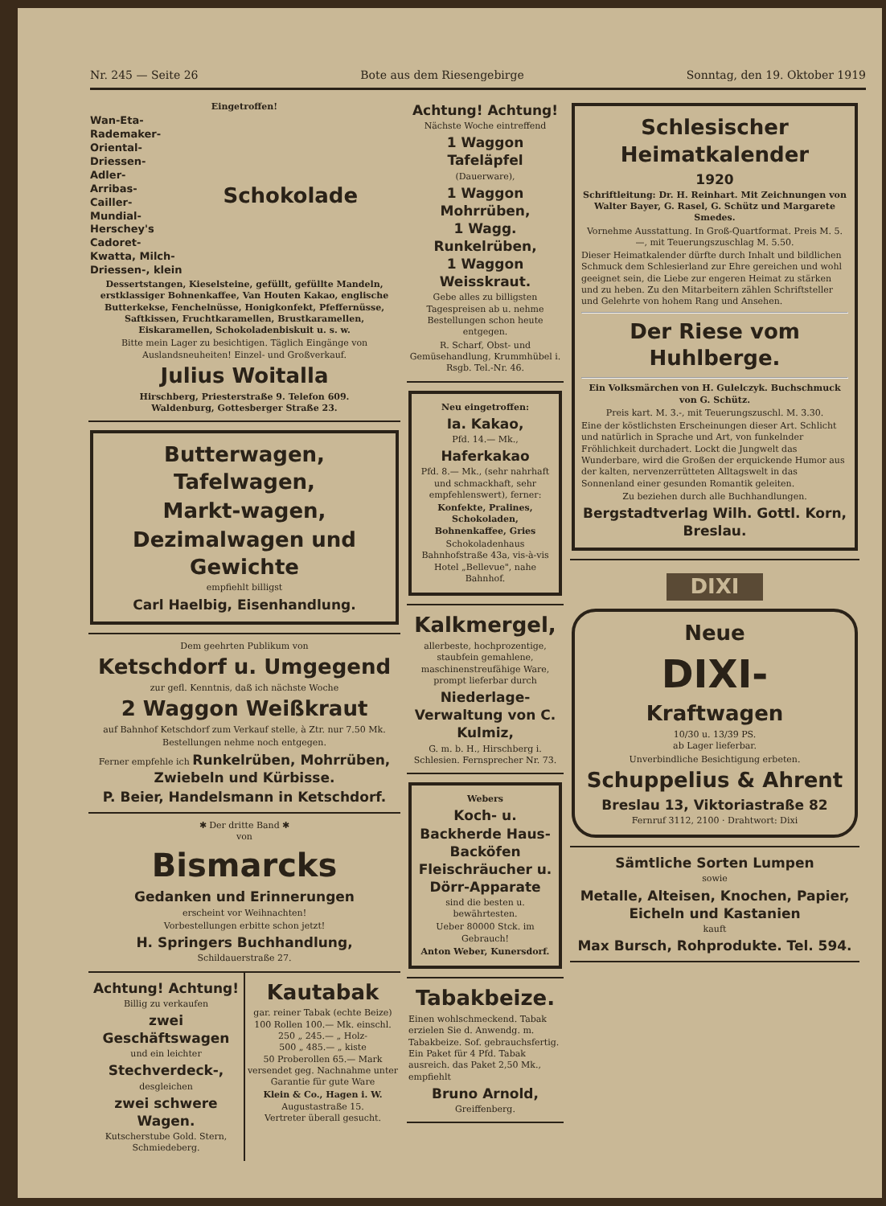Nr. 245 — Seite 26 Bote aus dem Riesengebirge Sonntag, den 19. Oktober 1919
Eingetroffen!
Wan-Eta-
Rademaker-
Oriental-
Driessen-
Adler-
Arribas-
Cailler-
Mundial-
Herschey's
Cadoret-
Kwatta, Milch-
Driessen-, klein
Schokolade
Dessertstangen, Kieselsteine, gefüllt, gefüllte Mandeln, erstklassiger Bohnenkaffee, Van Houten Kakao, englische Butterkekse, Fenchelnüsse, Honigkonfekt, Pfeffernüsse, Saftkissen, Fruchtkaramellen, Brustkaramellen, Eiskaramellen, Schokoladenbiskuit u. s. w.
Bitte mein Lager zu besichtigen. Täglich Eingänge von Auslandsneuheiten! Einzel- und Großverkauf.
Julius Woitalla
Hirschberg, Priesterstraße 9. Telefon 609.
Waldenburg, Gottesberger Straße 23.
Butterwagen,
Tafelwagen,
Markt-wagen,
Dezimalwagen und Gewichte
empfiehlt billigst
Carl Haelbig, Eisenhandlung.
Dem geehrten Publikum von
Ketschdorf u. Umgegend
zur gefl. Kenntnis, daß ich nächste Woche
2 Waggon Weißkraut
auf Bahnhof Ketschdorf zum Verkauf stelle, à Ztr. nur 7.50 Mk.
Bestellungen nehme noch entgegen.
Ferner empfehle ich Runkelrüben, Mohrrüben, Zwiebeln und Kürbisse.
P. Beier, Handelsmann in Ketschdorf.
✱ Der dritte Band ✱
von
Bismarcks
Gedanken und Erinnerungen
erscheint vor Weihnachten!
Vorbestellungen erbitte schon jetzt!
H. Springers Buchhandlung,
Schildauerstraße 27.
Achtung! Achtung!
Billig zu verkaufen
zwei Geschäftswagen
und ein leichter
Stechverdeck-,
desgleichen
zwei schwere Wagen.
Kutscherstube Gold. Stern, Schmiedeberg.
Kautabak
gar. reiner Tabak (echte Beize)
100 Rollen 100.— Mk. einschl.
250 „ 245.— „ Holz-
500 „ 485.— „ kiste
50 Proberollen 65.— Mark
versendet geg. Nachnahme unter Garantie für gute Ware
Klein & Co., Hagen i. W.
Augustastraße 15.
Vertreter überall gesucht.
Achtung! Achtung!
Nächste Woche eintreffend
1 Waggon Tafeläpfel
(Dauerware),
1 Waggon Mohrrüben,
1 Wagg. Runkelrüben,
1 Waggon Weisskraut.
Gebe alles zu billigsten Tagespreisen ab u. nehme Bestellungen schon heute entgegen.
R. Scharf, Obst- und Gemüsehandlung, Krummhübel i. Rsgb. Tel.-Nr. 46.
Neu eingetroffen:
Ia. Kakao,
Pfd. 14.— Mk.,
Haferkakao
Pfd. 8.— Mk., (sehr nahrhaft und schmackhaft, sehr empfehlenswert), ferner:
Konfekte, Pralines, Schokoladen, Bohnenkaffee, Gries
Schokoladenhaus Bahnhofstraße 43a, vis-à-vis Hotel „Bellevue", nahe Bahnhof.
Kalkmergel,
allerbeste, hochprozentige, staubfein gemahlene, maschinenstreufähige Ware, prompt lieferbar durch
Niederlage-Verwaltung von C. Kulmiz,
G. m. b. H., Hirschberg i. Schlesien. Fernsprecher Nr. 73.
Webers
Koch- u. Backherde Haus-Backöfen Fleischräucher u. Dörr-Apparate
sind die besten u. bewährtesten.
Ueber 80000 Stck. im Gebrauch!
Anton Weber, Kunersdorf.
Tabakbeize.
Einen wohlschmeckend. Tabak erzielen Sie d. Anwendg. m. Tabakbeize. Sof. gebrauchsfertig. Ein Paket für 4 Pfd. Tabak ausreich. das Paket 2,50 Mk., empfiehlt
Bruno Arnold,
Greiffenberg.
Schlesischer Heimatkalender
1920
Schriftleitung: Dr. H. Reinhart. Mit Zeichnungen von Walter Bayer, G. Rasel, G. Schütz und Margarete Smedes.
Vornehme Ausstattung. In Groß-Quartformat. Preis M. 5.—, mit Teuerungszuschlag M. 5.50.
Dieser Heimatkalender dürfte durch Inhalt und bildlichen Schmuck dem Schlesierland zur Ehre gereichen und wohl geeignet sein, die Liebe zur engeren Heimat zu stärken und zu heben. Zu den Mitarbeitern zählen Schriftsteller und Gelehrte von hohem Rang und Ansehen.
Der Riese vom Huhlberge.
Ein Volksmärchen von H. Gulelczyk. Buchschmuck von G. Schütz.
Preis kart. M. 3.-, mit Teuerungszuschl. M. 3.30.
Eine der köstlichsten Erscheinungen dieser Art. Schlicht und natürlich in Sprache und Art, von funkelnder Fröhlichkeit durchadert. Lockt die Jungwelt das Wunderbare, wird die Großen der erquickende Humor aus der kalten, nervenzerrütteten Alltagswelt in das Sonnenland einer gesunden Romantik geleiten.
Zu beziehen durch alle Buchhandlungen.
Bergstadtverlag Wilh. Gottl. Korn, Breslau.
DIXI
Neue
DIXI-
Kraftwagen
10/30 u. 13/39 PS.
ab Lager lieferbar.
Unverbindliche Besichtigung erbeten.
Schuppelius & Ahrent
Breslau 13, Viktoriastraße 82
Fernruf 3112, 2100 · Drahtwort: Dixi
Sämtliche Sorten Lumpen
sowie
Metalle, Alteisen, Knochen, Papier, Eicheln und Kastanien
kauft
Max Bursch, Rohprodukte. Tel. 594.